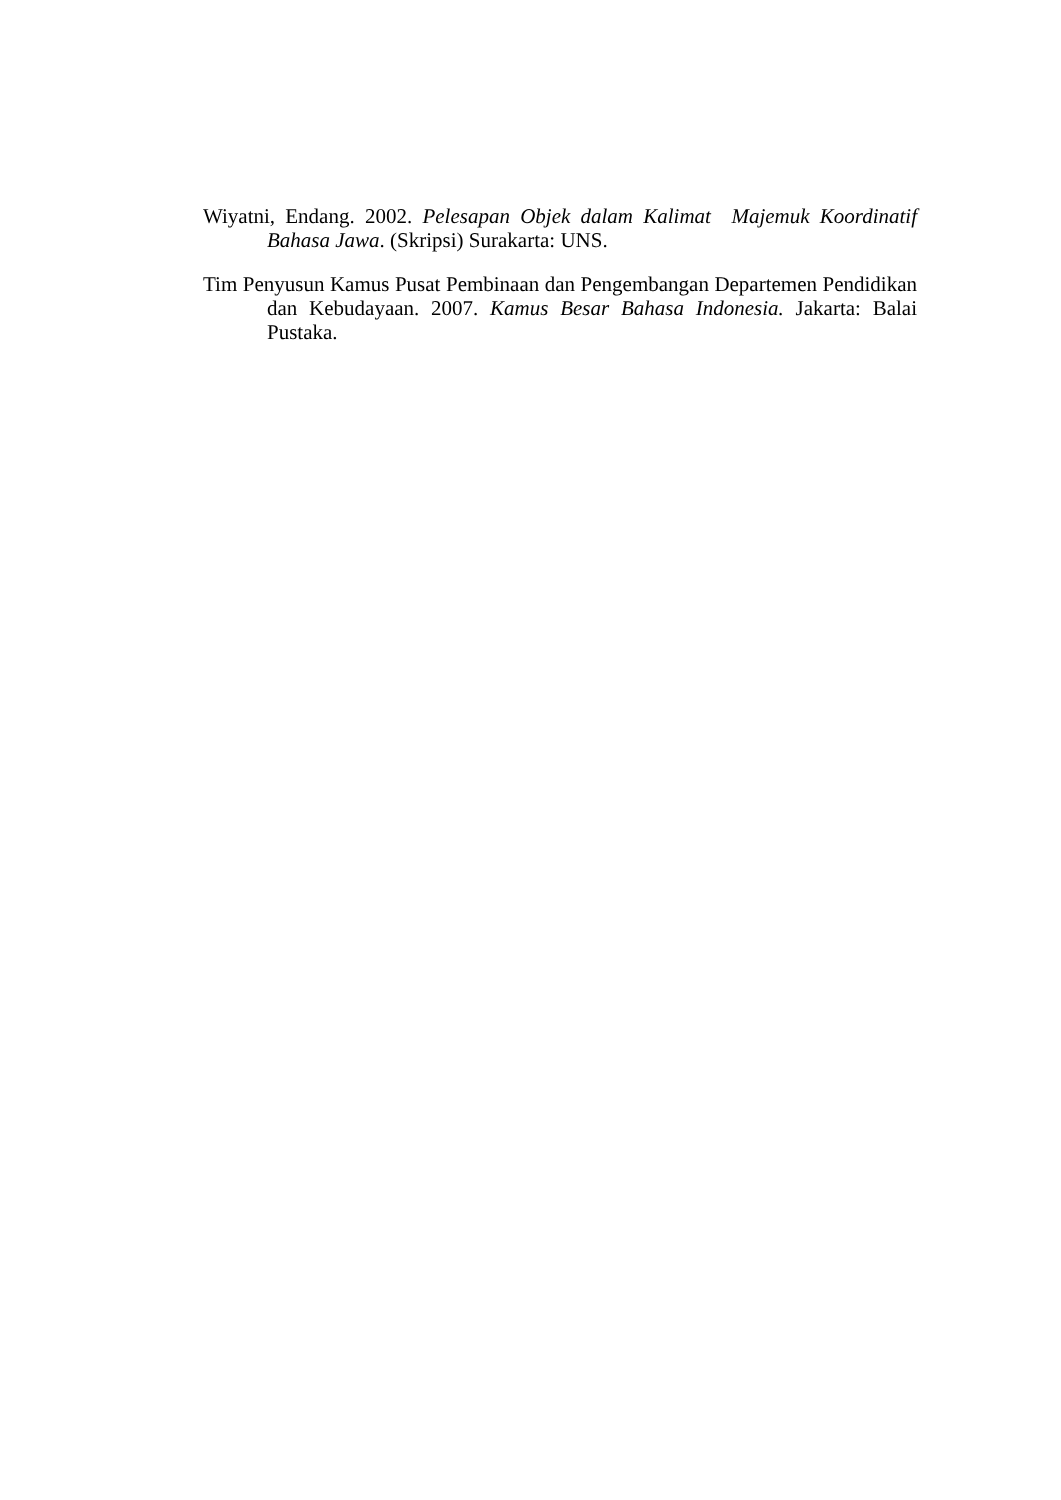Wiyatni, Endang. 2002. Pelesapan Objek dalam Kalimat Majemuk Koordinatif Bahasa Jawa. (Skripsi) Surakarta: UNS.
Tim Penyusun Kamus Pusat Pembinaan dan Pengembangan Departemen Pendidikan dan Kebudayaan. 2007. Kamus Besar Bahasa Indonesia. Jakarta: Balai Pustaka.